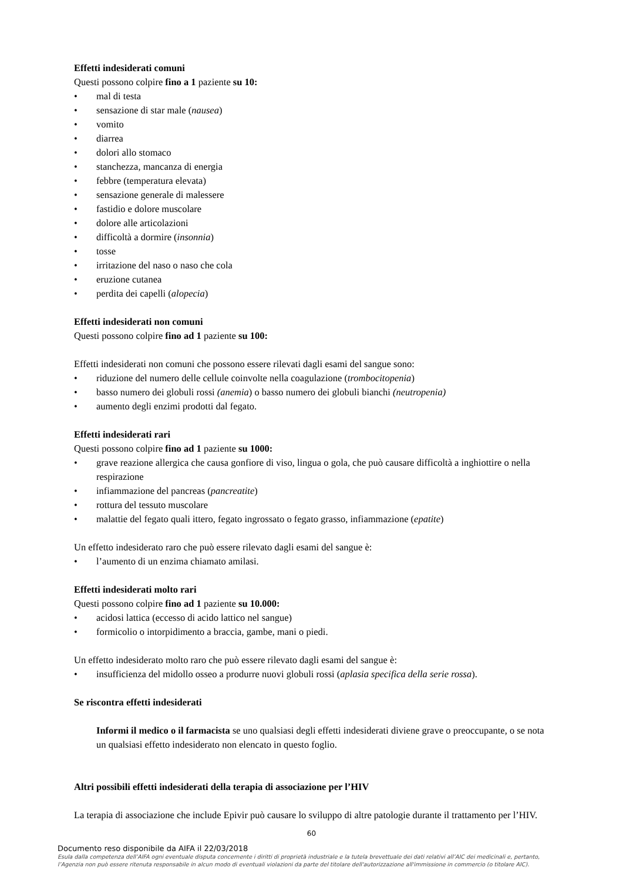Effetti indesiderati comuni
Questi possono colpire fino a 1 paziente su 10:
• mal di testa
• sensazione di star male (nausea)
• vomito
• diarrea
• dolori allo stomaco
• stanchezza, mancanza di energia
• febbre (temperatura elevata)
• sensazione generale di malessere
• fastidio e dolore muscolare
• dolore alle articolazioni
• difficoltà a dormire (insonnia)
• tosse
• irritazione del naso o naso che cola
• eruzione cutanea
• perdita dei capelli (alopecia)
Effetti indesiderati non comuni
Questi possono colpire fino ad 1 paziente su 100:
Effetti indesiderati non comuni che possono essere rilevati dagli esami del sangue sono:
• riduzione del numero delle cellule coinvolte nella coagulazione (trombocitopenia)
• basso numero dei globuli rossi (anemia) o basso numero dei globuli bianchi (neutropenia)
• aumento degli enzimi prodotti dal fegato.
Effetti indesiderati rari
Questi possono colpire fino ad 1 paziente su 1000:
• grave reazione allergica che causa gonfiore di viso, lingua o gola, che può causare difficoltà a inghiottire o nella respirazione
• infiammazione del pancreas (pancreatite)
• rottura del tessuto muscolare
• malattie del fegato quali ittero, fegato ingrossato o fegato grasso, infiammazione (epatite)
Un effetto indesiderato raro che può essere rilevato dagli esami del sangue è:
• l’aumento di un enzima chiamato amilasi.
Effetti indesiderati molto rari
Questi possono colpire fino ad 1 paziente su 10.000:
• acidosi lattica (eccesso di acido lattico nel sangue)
• formicolio o intorpidimento a braccia, gambe, mani o piedi.
Un effetto indesiderato molto raro che può essere rilevato dagli esami del sangue è:
• insufficienza del midollo osseo a produrre nuovi globuli rossi (aplasia specifica della serie rossa).
Se riscontra effetti indesiderati
Informi il medico o il farmacista se uno qualsiasi degli effetti indesiderati diviene grave o preoccupante, o se nota un qualsiasi effetto indesiderato non elencato in questo foglio.
Altri possibili effetti indesiderati della terapia di associazione per l’HIV
La terapia di associazione che include Epivir può causare lo sviluppo di altre patologie durante il trattamento per l’HIV.
60
Documento reso disponibile da AIFA il 22/03/2018
Esula dalla competenza dell’AIFA ogni eventuale disputa concernente i diritti di proprietà industriale e la tutela brevettuale dei dati relativi all’AIC dei medicinali e, pertanto, l’Agenzia non può essere ritenuta responsabile in alcun modo di eventuali violazioni da parte del titolare dell'autorizzazione all'immissione in commercio (o titolare AIC).